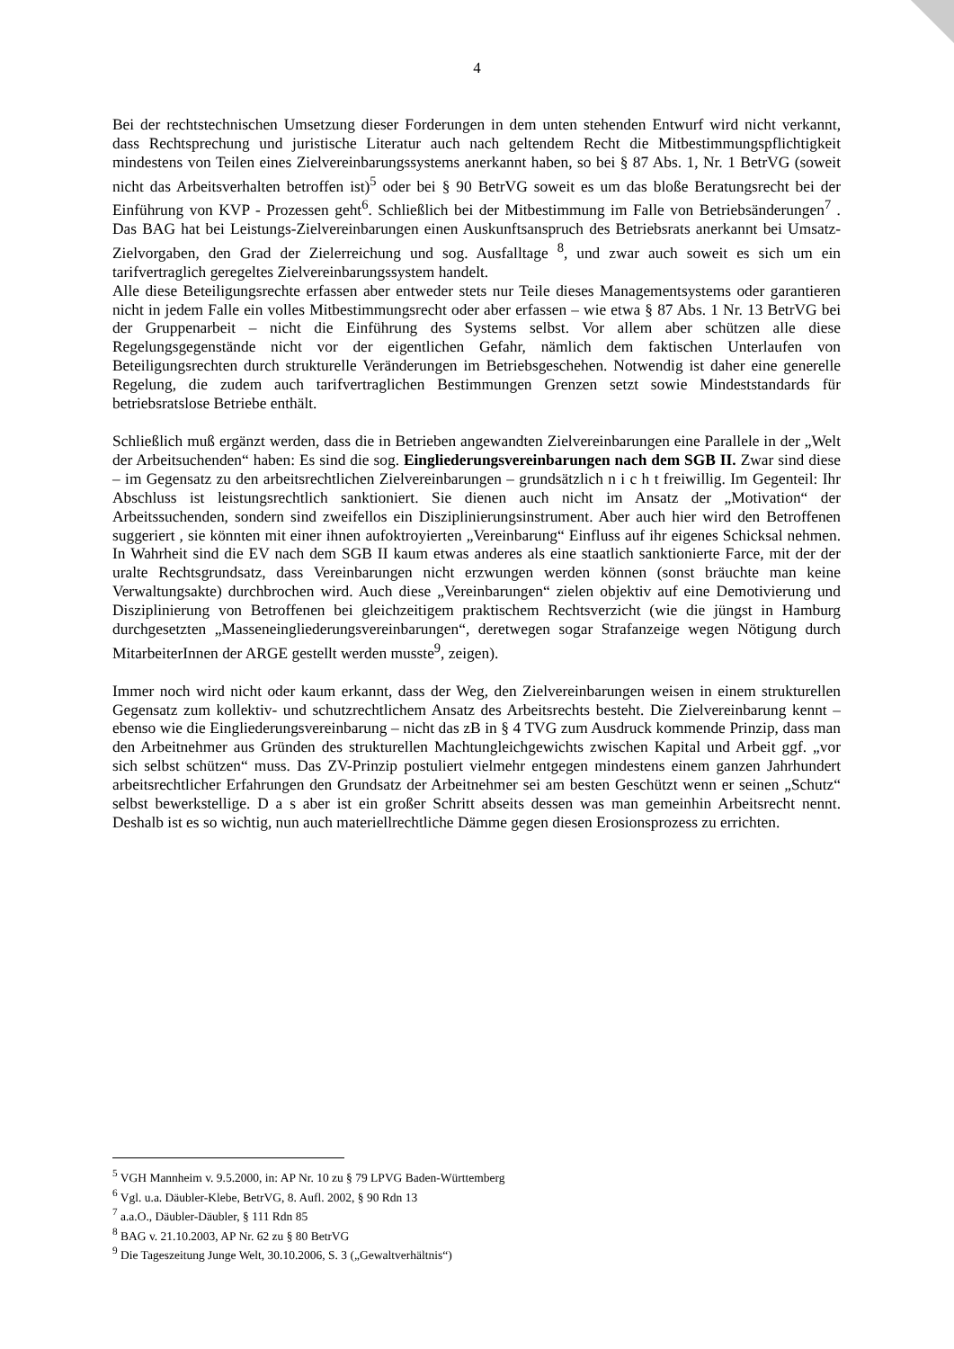4
Bei der rechtstechnischen Umsetzung dieser Forderungen in dem unten stehenden Entwurf wird nicht verkannt, dass Rechtsprechung und juristische Literatur auch nach geltendem Recht die Mitbestimmungspflichtigkeit mindestens von Teilen eines Zielvereinbarungssystems anerkannt haben, so bei § 87 Abs. 1, Nr. 1 BetrVG (soweit nicht das Arbeitsverhalten betroffen ist)<sup>5</sup> oder bei § 90 BetrVG soweit es um das bloße Beratungsrecht bei der Einführung von KVP - Prozessen geht<sup>6</sup>. Schließlich bei der Mitbestimmung im Falle von Betriebsänderungen<sup>7</sup> . Das BAG hat bei Leistungs-Zielvereinbarungen einen Auskunftsanspruch des Betriebsrats anerkannt bei Umsatz-Zielvorgaben, den Grad der Zielerreichung und sog. Ausfalltage <sup>8</sup>, und zwar auch soweit es sich um ein tarifvertraglich geregeltes Zielvereinbarungssystem handelt.
Alle diese Beteiligungsrechte erfassen aber entweder stets nur Teile dieses Managementsystems oder garantieren nicht in jedem Falle ein volles Mitbestimmungsrecht oder aber erfassen – wie etwa § 87 Abs. 1 Nr. 13 BetrVG bei der Gruppenarbeit – nicht die Einführung des Systems selbst. Vor allem aber schützen alle diese Regelungsgegenstände nicht vor der eigentlichen Gefahr, nämlich dem faktischen Unterlaufen von Beteiligungsrechten durch strukturelle Veränderungen im Betriebsgeschehen. Notwendig ist daher eine generelle Regelung, die zudem auch tarifvertraglichen Bestimmungen Grenzen setzt sowie Mindeststandards für betriebsratslose Betriebe enthält.
Schließlich muß ergänzt werden, dass die in Betrieben angewandten Zielvereinbarungen eine Parallele in der „Welt der Arbeitsuchenden“ haben: Es sind die sog. Eingliederungsvereinbarungen nach dem SGB II. Zwar sind diese – im Gegensatz zu den arbeitsrechtlichen Zielvereinbarungen – grundsätzlich n i c h t freiwillig. Im Gegenteil: Ihr Abschluss ist leistungsrechtlich sanktioniert. Sie dienen auch nicht im Ansatz der „Motivation“ der Arbeitssuchenden, sondern sind zweifellos ein Disziplinierungsinstrument. Aber auch hier wird den Betroffenen suggeriert , sie könnten mit einer ihnen aufoktroyierten „Vereinbarung“ Einfluss auf ihr eigenes Schicksal nehmen. In Wahrheit sind die EV nach dem SGB II kaum etwas anderes als eine staatlich sanktionierte Farce, mit der der uralte Rechtsgrundsatz, dass Vereinbarungen nicht erzwungen werden können (sonst bräuchte man keine Verwaltungsakte) durchbrochen wird. Auch diese „Vereinbarungen“ zielen objektiv auf eine Demotivierung und Disziplinierung von Betroffenen bei gleichzeitigem praktischem Rechtsverzicht (wie die jüngst in Hamburg durchgesetzten „Masseneingliederungsvereinbarungen“, deretwegen sogar Strafanzeige wegen Nötigung durch MitarbeiterInnen der ARGE gestellt werden musste<sup>9</sup>, zeigen).
Immer noch wird nicht oder kaum erkannt, dass der Weg, den Zielvereinbarungen weisen in einem strukturellen Gegensatz zum kollektiv- und schutzrechtlichem Ansatz des Arbeitsrechts besteht. Die Zielvereinbarung kennt – ebenso wie die Eingliederungsvereinbarung – nicht das zB in § 4 TVG zum Ausdruck kommende Prinzip, dass man den Arbeitnehmer aus Gründen des strukturellen Machtungleichgewichts zwischen Kapital und Arbeit ggf. „vor sich selbst schützen“ muss. Das ZV-Prinzip postuliert vielmehr entgegen mindestens einem ganzen Jahrhundert arbeitsrechtlicher Erfahrungen den Grundsatz der Arbeitnehmer sei am besten Geschützt wenn er seinen „Schutz“ selbst bewerkstellige. D a s aber ist ein großer Schritt abseits dessen was man gemeinhin Arbeitsrecht nennt. Deshalb ist es so wichtig, nun auch materiellrechtliche Dämme gegen diesen Erosionsprozess zu errichten.
<sup>5</sup> VGH Mannheim v. 9.5.2000, in: AP Nr. 10 zu § 79 LPVG Baden-Württemberg
<sup>6</sup> Vgl. u.a. Däubler-Klebe, BetrVG, 8. Aufl. 2002, § 90 Rdn 13
<sup>7</sup> a.a.O., Däubler-Däubler, § 111 Rdn 85
<sup>8</sup> BAG v. 21.10.2003, AP Nr. 62 zu § 80 BetrVG
<sup>9</sup> Die Tageszeitung Junge Welt, 30.10.2006, S. 3 („Gewaltverhältnis“)